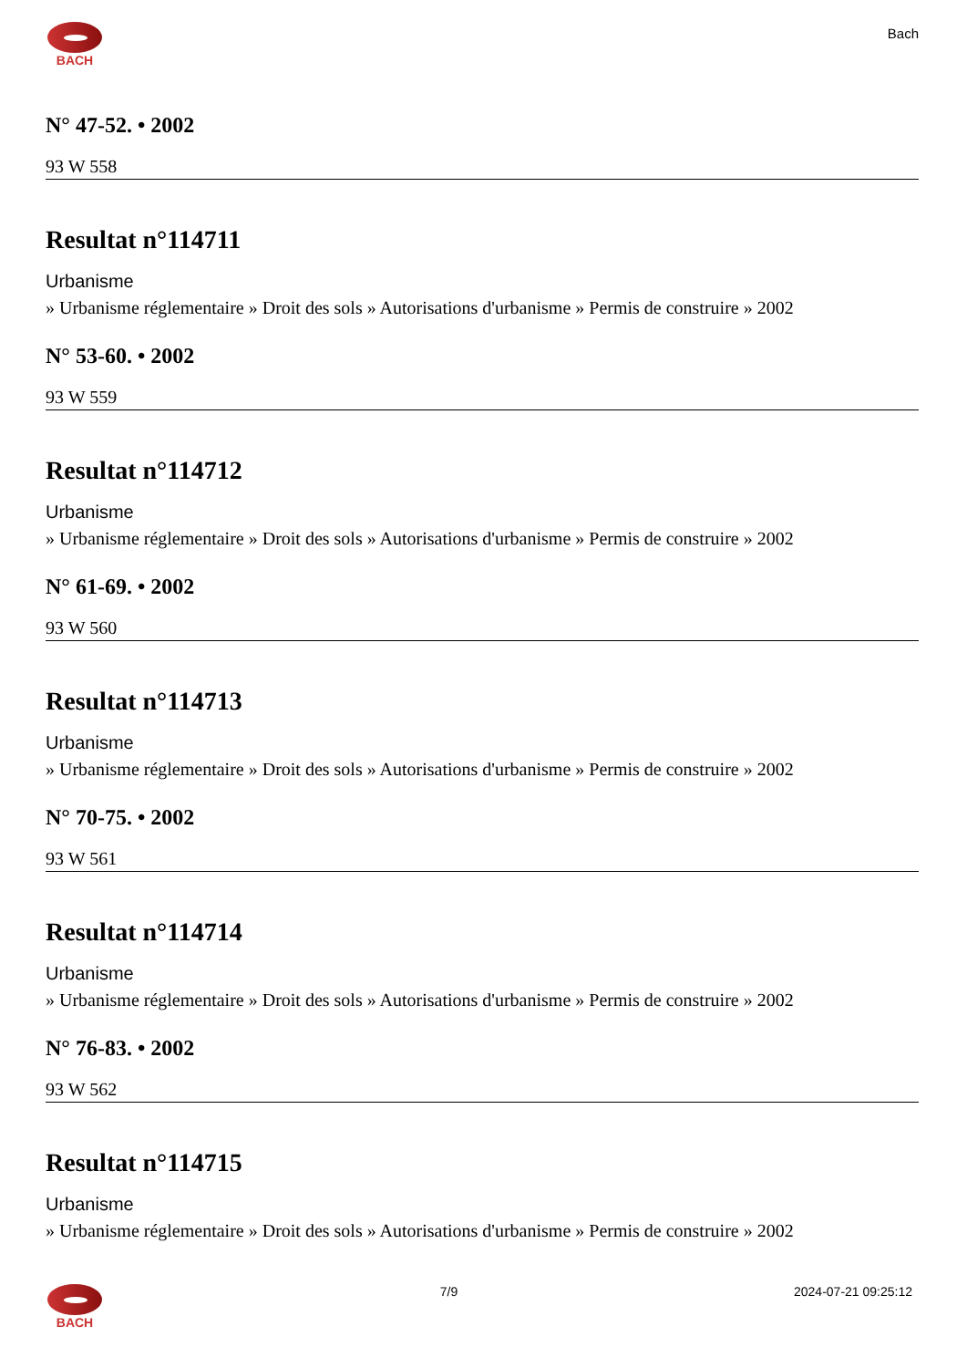BACH
Bach
N° 47-52. • 2002
93 W 558
Resultat n°114711
Urbanisme
» Urbanisme réglementaire » Droit des sols » Autorisations d'urbanisme » Permis de construire » 2002
N° 53-60. • 2002
93 W 559
Resultat n°114712
Urbanisme
» Urbanisme réglementaire » Droit des sols » Autorisations d'urbanisme » Permis de construire » 2002
N° 61-69. • 2002
93 W 560
Resultat n°114713
Urbanisme
» Urbanisme réglementaire » Droit des sols » Autorisations d'urbanisme » Permis de construire » 2002
N° 70-75. • 2002
93 W 561
Resultat n°114714
Urbanisme
» Urbanisme réglementaire » Droit des sols » Autorisations d'urbanisme » Permis de construire » 2002
N° 76-83. • 2002
93 W 562
Resultat n°114715
Urbanisme
» Urbanisme réglementaire » Droit des sols » Autorisations d'urbanisme » Permis de construire » 2002
BACH 7/9 2024-07-21 09:25:12